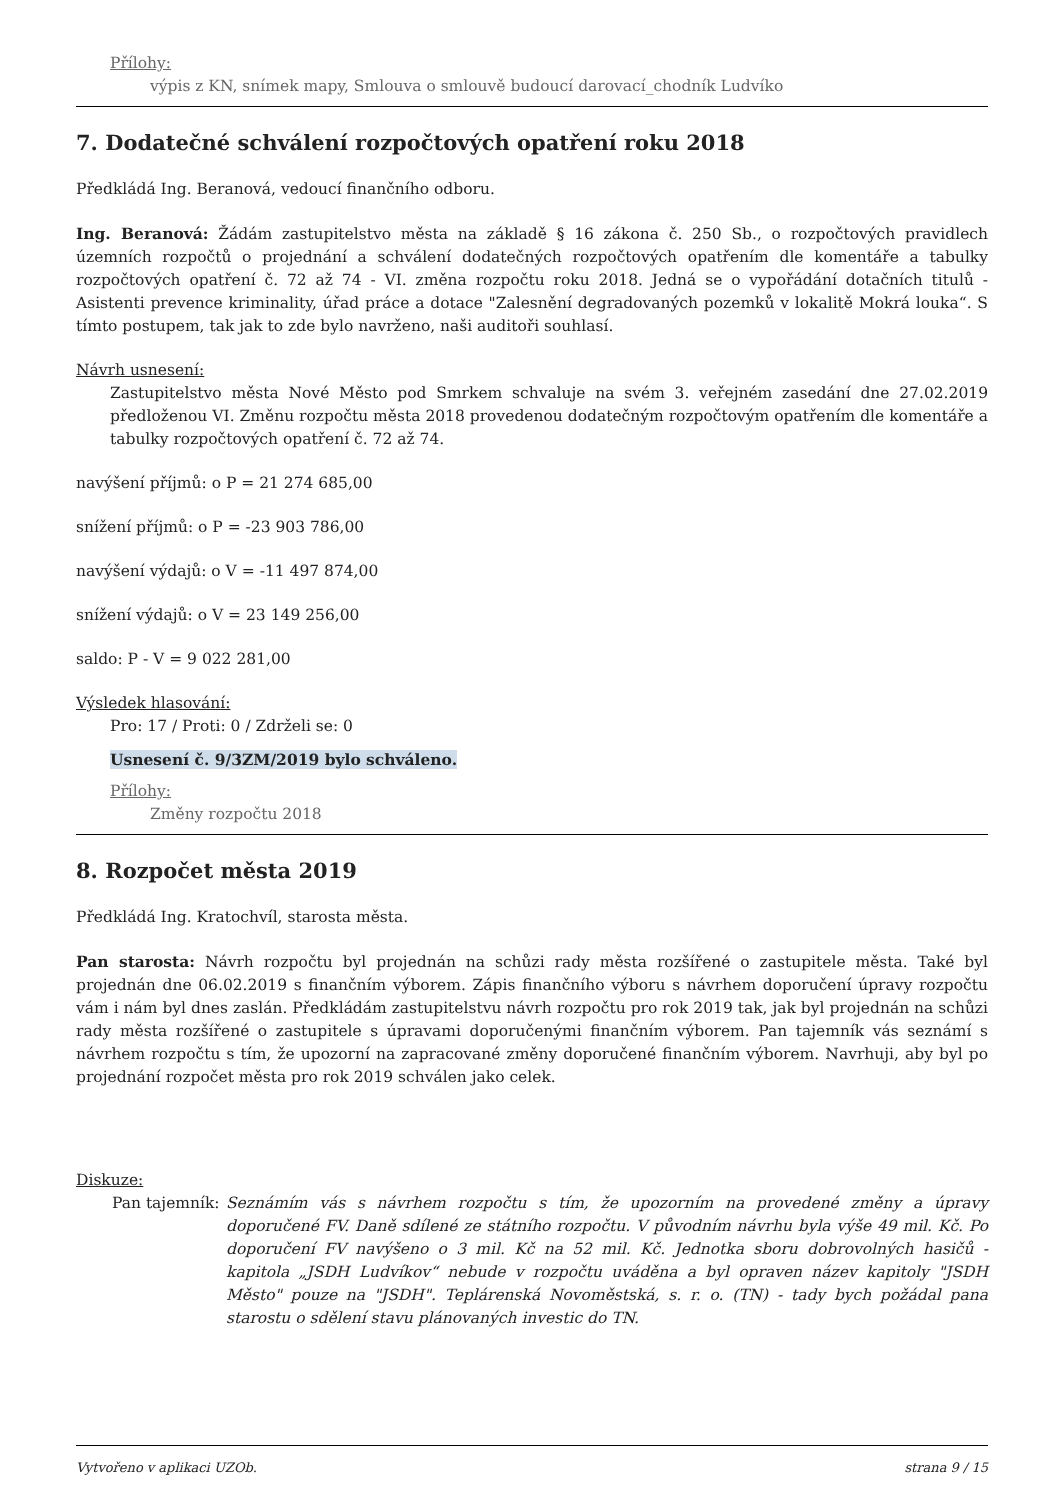Přílohy:
výpis z KN, snímek mapy, Smlouva o smlouvě budoucí darovací_chodník Ludvíko
7. Dodatečné schválení rozpočtových opatření roku 2018
Předkládá Ing. Beranová, vedoucí finančního odboru.
Ing. Beranová: Žádám zastupitelstvo města na základě § 16 zákona č. 250 Sb., o rozpočtových pravidlech územních rozpočtů o projednání a schválení dodatečných rozpočtových opatřením dle komentáře a tabulky rozpočtových opatření č. 72 až 74 - VI. změna rozpočtu roku 2018. Jedná se o vypořádání dotačních titulů - Asistenti prevence kriminality, úřad práce a dotace "Zalesnění degradovaných pozemků v lokalitě Mokrá louka“. S tímto postupem, tak jak to zde bylo navrženo, naši auditoři souhlasí.
Návrh usnesení:
Zastupitelstvo města Nové Město pod Smrkem schvaluje na svém 3. veřejném zasedání dne 27.02.2019 předloženou VI. Změnu rozpočtu města 2018 provedenou dodatečným rozpočtovým opatřením dle komentáře a tabulky rozpočtových opatření č. 72 až 74.
navýšení příjmů: o P = 21 274 685,00
snížení příjmů: o P = -23 903 786,00
navýšení výdajů: o V = -11 497 874,00
snížení výdajů: o V = 23 149 256,00
saldo: P - V = 9 022 281,00
Výsledek hlasování:
Pro: 17 / Proti: 0 / Zdrželi se: 0
Usnesení č. 9/3ZM/2019 bylo schváleno.
Přílohy:
Změny rozpočtu 2018
8. Rozpočet města 2019
Předkládá Ing. Kratochvíl, starosta města.
Pan starosta: Návrh rozpočtu byl projednán na schůzi rady města rozšířené o zastupitele města. Také byl projednán dne 06.02.2019 s finančním výborem. Zápis finančního výboru s návrhem doporučení úpravy rozpočtu vám i nám byl dnes zaslán. Předkládám zastupitelstvu návrh rozpočtu pro rok 2019 tak, jak byl projednán na schůzi rady města rozšířené o zastupitele s úpravami doporučenými finančním výborem. Pan tajemník vás seznámí s návrhem rozpočtu s tím, že upozorní na zapracované změny doporučené finančním výborem. Navrhuji, aby byl po projednání rozpočet města pro rok 2019 schválen jako celek.
Diskuze:
Pan tajemník: Seznámím vás s návrhem rozpočtu s tím, že upozorním na provedené změny a úpravy doporučené FV. Daně sdílené ze státního rozpočtu. V původním návrhu byla výše 49 mil. Kč. Po doporučení FV navýšeno o 3 mil. Kč na 52 mil. Kč. Jednotka sboru dobrovolných hasičů - kapitola „JSDH Ludvíkov“ nebude v rozpočtu uváděna a byl opraven název kapitoly "JSDH Město" pouze na "JSDH". Teplárenská Novoměstská, s. r. o. (TN) - tady bych požádal pana starostu o sdělení stavu plánovaných investic do TN.
Vytvořeno v aplikaci UZOb. strana 9 / 15